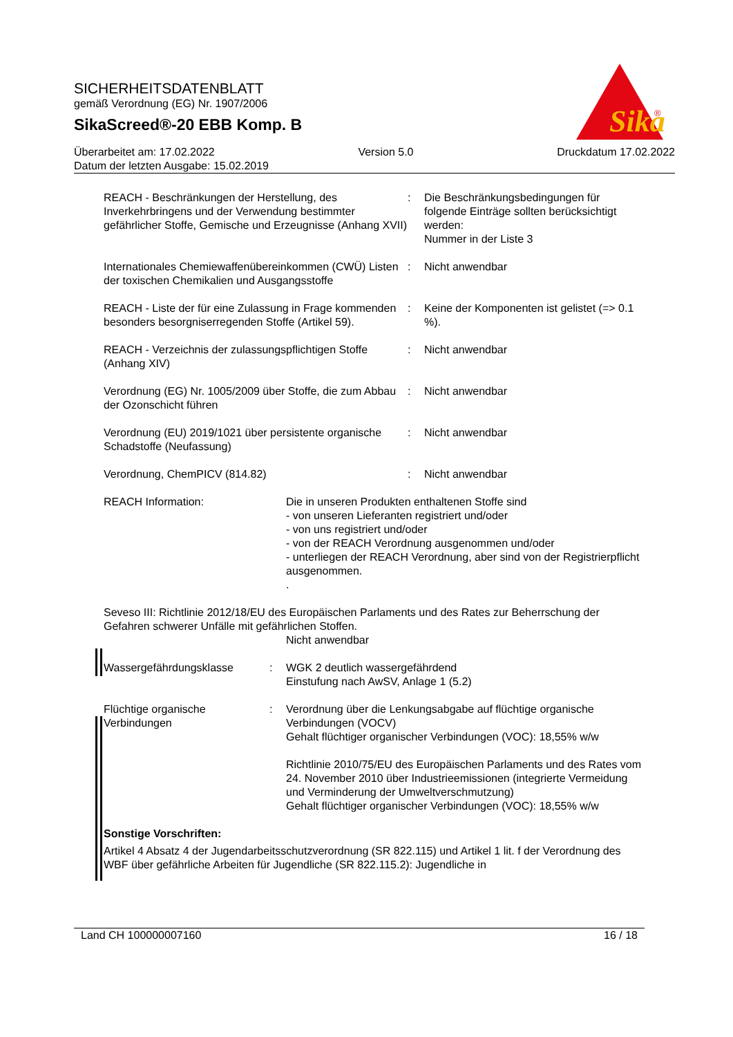Sika
®
SICHERHEITSDATENBLATT
gemäß Verordnung (EG) Nr. 1907/2006
SikaScreed®-20 EBB Komp. B
Überarbeitet am: 17.02.2022 Version 5.0 Druckdatum 17.02.2022
Datum der letzten Ausgabe: 15.02.2019
REACH - Beschränkungen der Herstellung, des Inverkehrbringens und der Verwendung bestimmter gefährlicher Stoffe, Gemische und Erzeugnisse (Anhang XVII)
: Die Beschränkungsbedingungen für folgende Einträge sollten berücksichtigt werden:
Nummer in der Liste 3
Internationales Chemiewaffenübereinkommen (CWÜ) Listen der toxischen Chemikalien und Ausgangsstoffe
: Nicht anwendbar
REACH - Liste der für eine Zulassung in Frage kommenden besonders besorgniserregenden Stoffe (Artikel 59).
: Keine der Komponenten ist gelistet (=> 0.1 %).
REACH - Verzeichnis der zulassungspflichtigen Stoffe (Anhang XIV)
: Nicht anwendbar
Verordnung (EG) Nr. 1005/2009 über Stoffe, die zum Abbau der Ozonschicht führen
: Nicht anwendbar
Verordnung (EU) 2019/1021 über persistente organische Schadstoffe (Neufassung)
: Nicht anwendbar
Verordnung, ChemPICV (814.82) : Nicht anwendbar
REACH Information: Die in unseren Produkten enthaltenen Stoffe sind
- von unseren Lieferanten registriert und/oder
- von uns registriert und/oder
- von der REACH Verordnung ausgenommen und/oder
- unterliegen der REACH Verordnung, aber sind von der Registrierpflicht ausgenommen.
.
Seveso III: Richtlinie 2012/18/EU des Europäischen Parlaments und des Rates zur Beherrschung der Gefahren schwerer Unfälle mit gefährlichen Stoffen.
Nicht anwendbar
Wassergefährdungsklasse : WGK 2 deutlich wassergefährdend
Einstufung nach AwSV, Anlage 1 (5.2)
Flüchtige organische Verbindungen
: Verordnung über die Lenkungsabgabe auf flüchtige organische Verbindungen (VOCV)
Gehalt flüchtiger organischer Verbindungen (VOC): 18,55% w/w
Richtlinie 2010/75/EU des Europäischen Parlaments und des Rates vom 24. November 2010 über Industrieemissionen (integrierte Vermeidung und Verminderung der Umweltverschmutzung)
Gehalt flüchtiger organischer Verbindungen (VOC): 18,55% w/w
Sonstige Vorschriften:
Artikel 4 Absatz 4 der Jugendarbeitsschutzverordnung (SR 822.115) und Artikel 1 lit. f der Verordnung des WBF über gefährliche Arbeiten für Jugendliche (SR 822.115.2): Jugendliche in
Land CH 100000007160 16 / 18